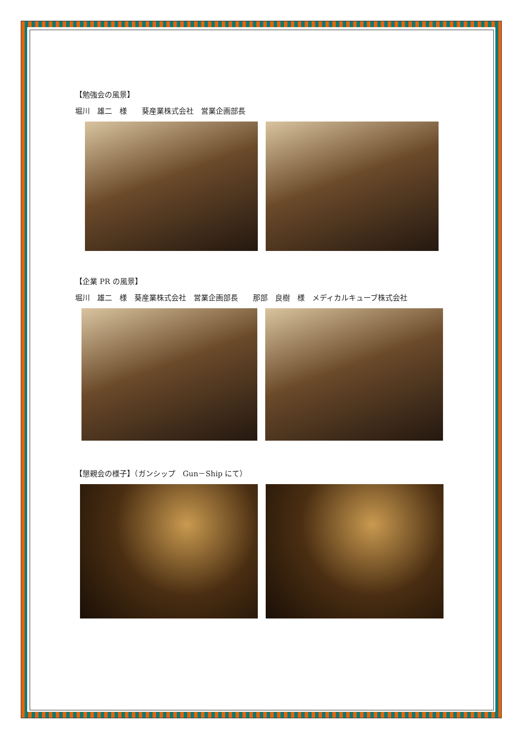【勉強会の風景】
堀川　雄二　様　　葵産業株式会社　営業企画部長
【企業 PR の風景】
堀川　雄二　様　葵産業株式会社　営業企画部長　　那部　良樹　様　メディカルキューブ株式会社
【懇親会の様子】（ガンシップ　Gun－Ship にて）